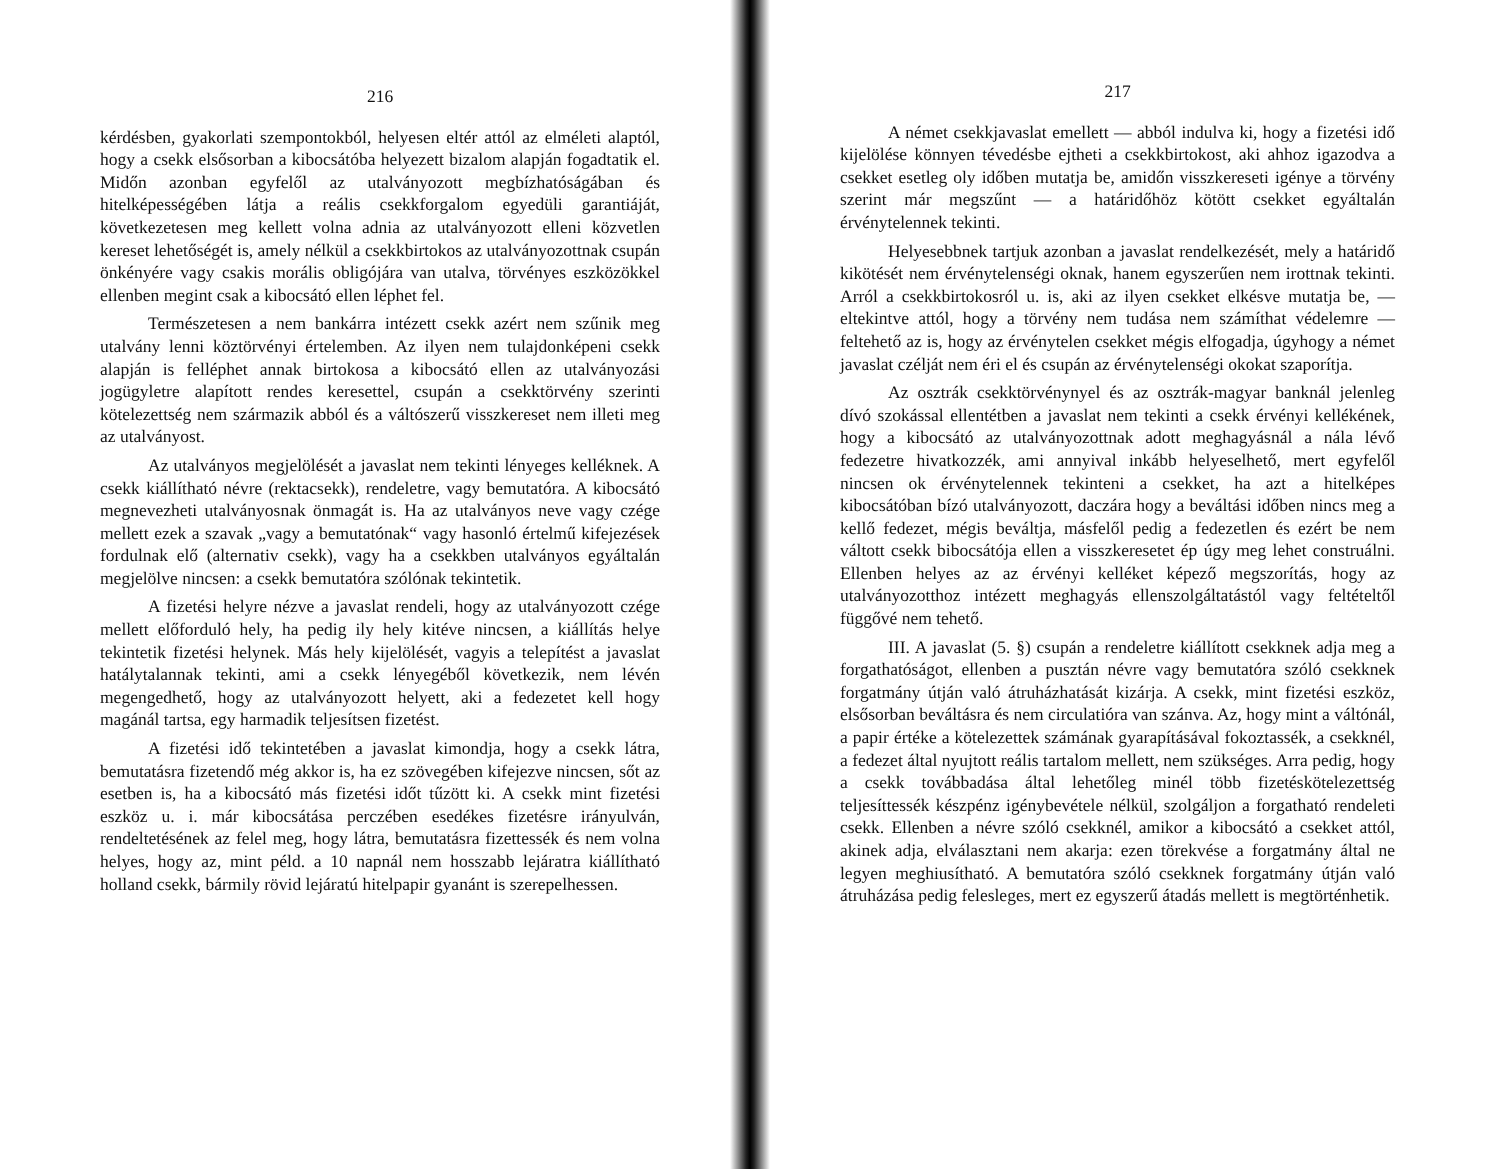216
kérdésben, gyakorlati szempontokból, helyesen eltér attól az elméleti alaptól, hogy a csekk elsősorban a kibocsátóba helyezett bizalom alapján fogadtatik el. Midőn azonban egyfelől az utalványozott megbízhatóságában és hitelképességében látja a reális csekkforgalom egyedüli garantiáját, következetesen meg kellett volna adnia az utalványozott elleni közvetlen kereset lehetőségét is, amely nélkül a csekkbirtokos az utalványozottnak csupán önkényére vagy csakis morális obligójára van utalva, törvényes eszközökkel ellenben megint csak a kibocsátó ellen léphet fel.
Természetesen a nem bankárra intézett csekk azért nem szűnik meg utalvány lenni köztörvényi értelemben. Az ilyen nem tulajdonképeni csekk alapján is felléphet annak birtokosa a kibocsátó ellen az utalványozási jogügyletre alapított rendes keresettel, csupán a csekktörvény szerinti kötelezettség nem származik abból és a váltószerű visszkereset nem illeti meg az utalványost.
Az utalványos megjelölését a javaslat nem tekinti lényeges kelléknek. A csekk kiállítható névre (rektacsekk), rendeletre, vagy bemutatóra. A kibocsátó megnevezheti utalványosnak önmagát is. Ha az utalványos neve vagy czége mellett ezek a szavak „vagy a bemutatónak“ vagy hasonló értelmű kifejezések fordulnak elő (alternativ csekk), vagy ha a csekkben utalványos egyáltalán megjelölve nincsen: a csekk bemutatóra szólónak tekintetik.
A fizetési helyre nézve a javaslat rendeli, hogy az utalványozott czége mellett előforduló hely, ha pedig ily hely kitéve nincsen, a kiállítás helye tekintetik fizetési helynek. Más hely kijelölését, vagyis a telepítést a javaslat hatálytalannak tekinti, ami a csekk lényegéből következik, nem lévén megengedhető, hogy az utalványozott helyett, aki a fedezetet kell hogy magánál tartsa, egy harmadik teljesítsen fizetést.
A fizetési idő tekintetében a javaslat kimondja, hogy a csekk látra, bemutatásra fizetendő még akkor is, ha ez szövegében kifejezve nincsen, sőt az esetben is, ha a kibocsátó más fizetési időt tűzött ki. A csekk mint fizetési eszköz u. i. már kibocsátása perczében esedékes fizetésre irányulván, rendeltetésének az felel meg, hogy látra, bemutatásra fizettessék és nem volna helyes, hogy az, mint péld. a 10 napnál nem hosszabb lejáratra kiállítható holland csekk, bármily rövid lejáratú hitelpapir gyanánt is szerepelhessen.
217
A német csekkjavaslat emellett — abból indulva ki, hogy a fizetési idő kijelölése könnyen tévedésbe ejtheti a csekkbirtokost, aki ahhoz igazodva a csekket esetleg oly időben mutatja be, amidőn visszkereseti igénye a törvény szerint már megszűnt — a határidőhöz kötött csekket egyáltalán érvénytelennek tekinti.
Helyesebbnek tartjuk azonban a javaslat rendelkezését, mely a határidő kikötését nem érvénytelenségi oknak, hanem egyszerűen nem irottnak tekinti. Arról a csekkbirtokosról u. is, aki az ilyen csekket elkésve mutatja be, — eltekintve attól, hogy a törvény nem tudása nem számíthat védelemre — feltehető az is, hogy az érvénytelen csekket mégis elfogadja, úgyhogy a német javaslat czélját nem éri el és csupán az érvénytelenségi okokat szaporítja.
Az osztrák csekktörvénynyel és az osztrák-magyar banknál jelenleg dívó szokással ellentétben a javaslat nem tekinti a csekk érvényi kellékének, hogy a kibocsátó az utalványozottnak adott meghagyásnál a nála lévő fedezetre hivatkozzék, ami annyival inkább helyeselhető, mert egyfelől nincsen ok érvénytelennek tekinteni a csekket, ha azt a hitelképes kibocsátóban bízó utalványozott, daczára hogy a beváltási időben nincs meg a kellő fedezet, mégis beváltja, másfelől pedig a fedezetlen és ezért be nem váltott csekk bibocsátója ellen a visszkeresetet ép úgy meg lehet construálni. Ellenben helyes az az érvényi kelléket képező megszorítás, hogy az utalványozotthoz intézett meghagyás ellenszolgáltatástól vagy feltételtől függővé nem tehető.
III. A javaslat (5. §) csupán a rendeletre kiállított csekknek adja meg a forgathatóságot, ellenben a pusztán névre vagy bemutatóra szóló csekknek forgatmány útján való átruházhatását kizárja. A csekk, mint fizetési eszköz, elsősorban beváltásra és nem circulatióra van szánva. Az, hogy mint a váltónál, a papir értéke a kötelezettek számának gyarapításával fokoztassék, a csekknél, a fedezet által nyujtott reális tartalom mellett, nem szükséges. Arra pedig, hogy a csekk továbbadása által lehetőleg minél több fizetéskötelezettség teljesíttessék készpénz igénybevétele nélkül, szolgáljon a forgatható rendeleti csekk. Ellenben a névre szóló csekknél, amikor a kibocsátó a csekket attól, akinek adja, elválasztani nem akarja: ezen törekvése a forgatmány által ne legyen meghiusítható. A bemutatóra szóló csekknek forgatmány útján való átruházása pedig felesleges, mert ez egyszerű átadás mellett is megtörténhetik.